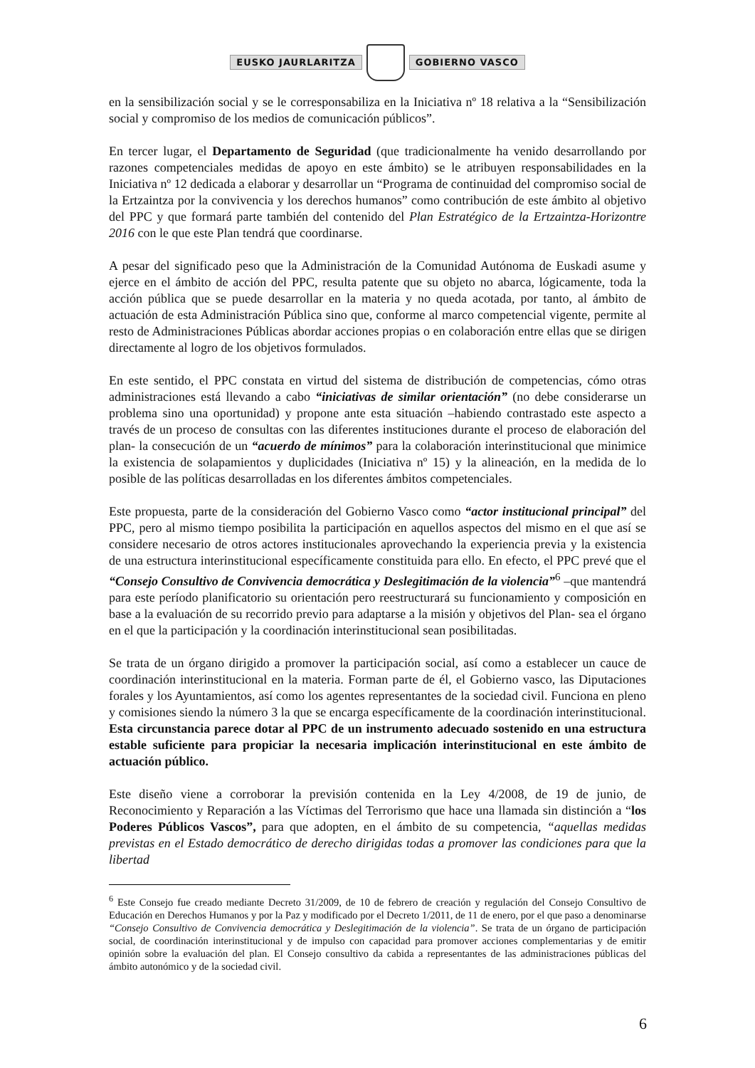EUSKO JAURLARITZA GOBIERNO VASCO
en la sensibilización social y se le corresponsabiliza en la Iniciativa nº 18 relativa a la “Sensibilización social y compromiso de los medios de comunicación públicos”.
En tercer lugar, el Departamento de Seguridad (que tradicionalmente ha venido desarrollando por razones competenciales medidas de apoyo en este ámbito) se le atribuyen responsabilidades en la Iniciativa nº 12 dedicada a elaborar y desarrollar un “Programa de continuidad del compromiso social de la Ertzaintza por la convivencia y los derechos humanos” como contribución de este ámbito al objetivo del PPC y que formará parte también del contenido del Plan Estratégico de la Ertzaintza-Horizontre 2016 con le que este Plan tendrá que coordinarse.
A pesar del significado peso que la Administración de la Comunidad Autónoma de Euskadi asume y ejerce en el ámbito de acción del PPC, resulta patente que su objeto no abarca, lógicamente, toda la acción pública que se puede desarrollar en la materia y no queda acotada, por tanto, al ámbito de actuación de esta Administración Pública sino que, conforme al marco competencial vigente, permite al resto de Administraciones Públicas abordar acciones propias o en colaboración entre ellas que se dirigen directamente al logro de los objetivos formulados.
En este sentido, el PPC constata en virtud del sistema de distribución de competencias, cómo otras administraciones está llevando a cabo “iniciativas de similar orientación” (no debe considerarse un problema sino una oportunidad) y propone ante esta situación –habiendo contrastado este aspecto a través de un proceso de consultas con las diferentes instituciones durante el proceso de elaboración del plan- la consecución de un “acuerdo de mínimos” para la colaboración interinstitucional que minimice la existencia de solapamientos y duplicidades (Iniciativa nº 15) y la alineación, en la medida de lo posible de las políticas desarrolladas en los diferentes ámbitos competenciales.
Este propuesta, parte de la consideración del Gobierno Vasco como “actor institucional principal” del PPC, pero al mismo tiempo posibilita la participación en aquellos aspectos del mismo en el que así se considere necesario de otros actores institucionales aprovechando la experiencia previa y la existencia de una estructura interinstitucional específicamente constituida para ello. En efecto, el PPC prevé que el “Consejo Consultivo de Convivencia democrática y Deslegitimación de la violencia”<sup>6</sup> –que mantendrá para este período planificatorio su orientación pero reestructurará su funcionamiento y composición en base a la evaluación de su recorrido previo para adaptarse a la misión y objetivos del Plan- sea el órgano en el que la participación y la coordinación interinstitucional sean posibilitadas.
Se trata de un órgano dirigido a promover la participación social, así como a establecer un cauce de coordinación interinstitucional en la materia. Forman parte de él, el Gobierno vasco, las Diputaciones forales y los Ayuntamientos, así como los agentes representantes de la sociedad civil. Funciona en pleno y comisiones siendo la número 3 la que se encarga específicamente de la coordinación interinstitucional. Esta circunstancia parece dotar al PPC de un instrumento adecuado sostenido en una estructura estable suficiente para propiciar la necesaria implicación interinstitucional en este ámbito de actuación público.
Este diseño viene a corroborar la previsión contenida en la Ley 4/2008, de 19 de junio, de Reconocimiento y Reparación a las Víctimas del Terrorismo que hace una llamada sin distinción a “los Poderes Públicos Vascos”, para que adopten, en el ámbito de su competencia, “aquellas medidas previstas en el Estado democrático de derecho dirigidas todas a promover las condiciones para que la libertad
<sup>6</sup> Este Consejo fue creado mediante Decreto 31/2009, de 10 de febrero de creación y regulación del Consejo Consultivo de Educación en Derechos Humanos y por la Paz y modificado por el Decreto 1/2011, de 11 de enero, por el que paso a denominarse “Consejo Consultivo de Convivencia democrática y Deslegitimación de la violencia”. Se trata de un órgano de participación social, de coordinación interinstitucional y de impulso con capacidad para promover acciones complementarias y de emitir opinión sobre la evaluación del plan. El Consejo consultivo da cabida a representantes de las administraciones públicas del ámbito autonómico y de la sociedad civil.
6